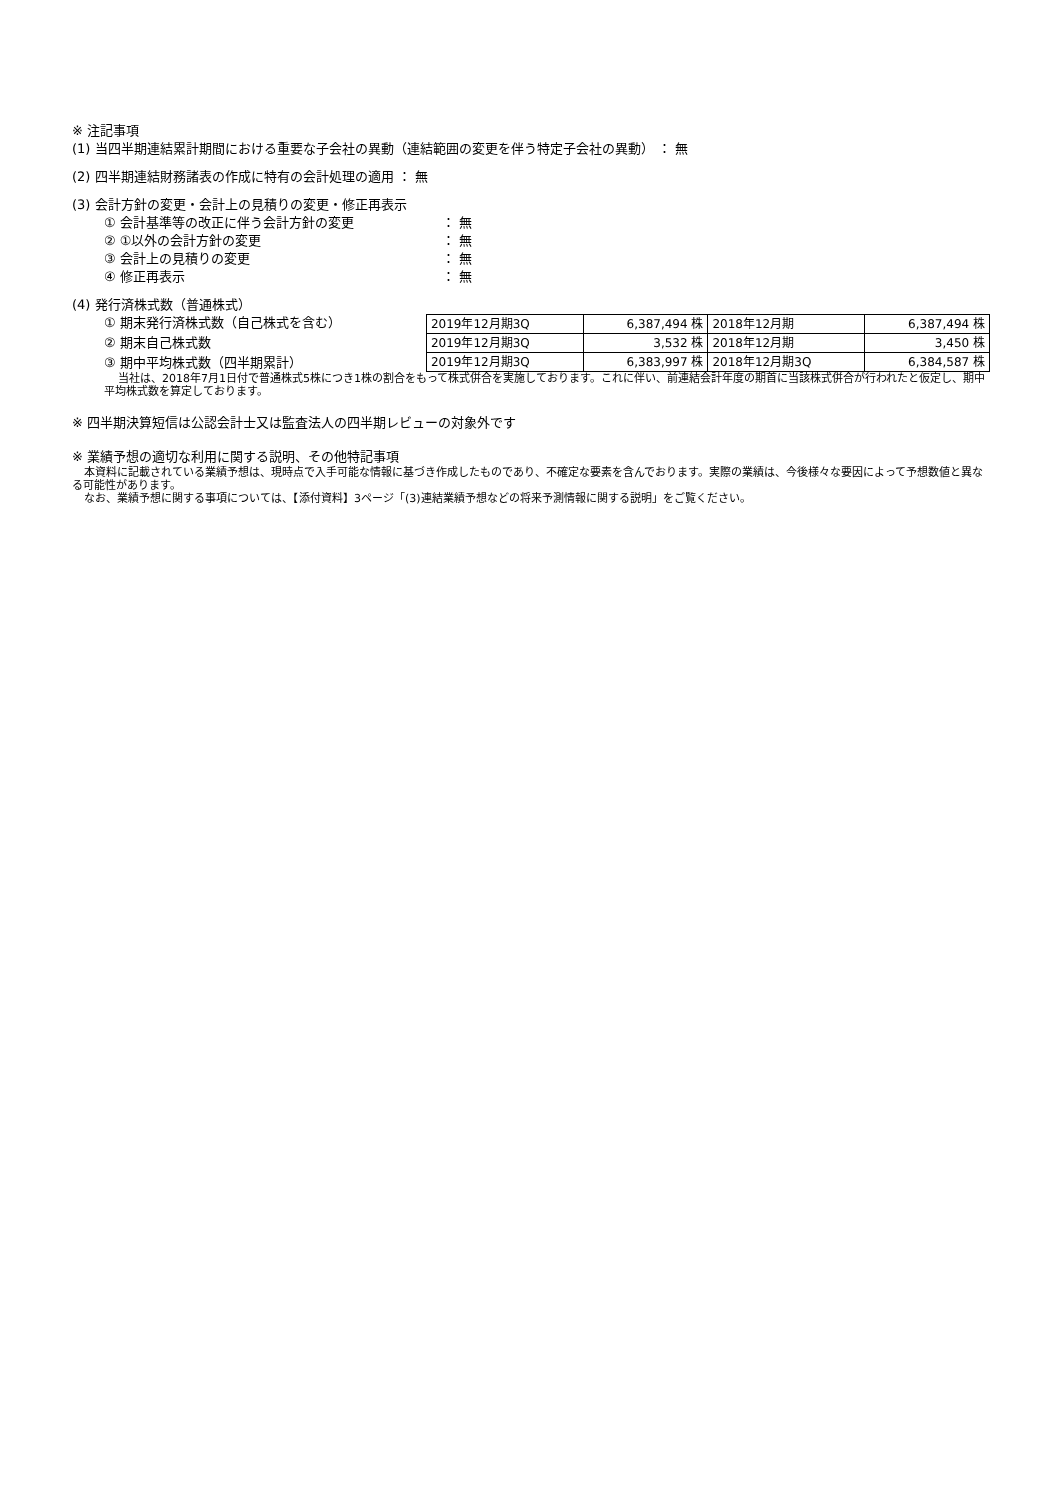※ 注記事項
(1) 当四半期連結累計期間における重要な子会社の異動（連結範囲の変更を伴う特定子会社の異動） ： 無
(2) 四半期連結財務諸表の作成に特有の会計処理の適用 ： 無
(3) 会計方針の変更・会計上の見積りの変更・修正再表示
① 会計基準等の改正に伴う会計方針の変更 ： 無
② ①以外の会計方針の変更 ： 無
③ 会計上の見積りの変更 ： 無
④ 修正再表示 ： 無
(4) 発行済株式数（普通株式）
① 期末発行済株式数（自己株式を含む）
② 期末自己株式数
③ 期中平均株式数（四半期累計）
| 2019年12月期3Q | 6,387,494 株 | 2018年12月期 | 6,387,494 株 |
| 2019年12月期3Q | 3,532 株 | 2018年12月期 | 3,450 株 |
| 2019年12月期3Q | 6,383,997 株 | 2018年12月期3Q | 6,384,587 株 |
当社は、2018年7月1日付で普通株式5株につき1株の割合をもって株式併合を実施しております。これに伴い、前連結会計年度の期首に当該株式併合が行われたと仮定し、期中平均株式数を算定しております。
※ 四半期決算短信は公認会計士又は監査法人の四半期レビューの対象外です
※ 業績予想の適切な利用に関する説明、その他特記事項
本資料に記載されている業績予想は、現時点で入手可能な情報に基づき作成したものであり、不確定な要素を含んでおります。実際の業績は、今後様々な要因によって予想数値と異なる可能性があります。
なお、業績予想に関する事項については、【添付資料】3ページ「(3)連結業績予想などの将来予測情報に関する説明」をご覧ください。